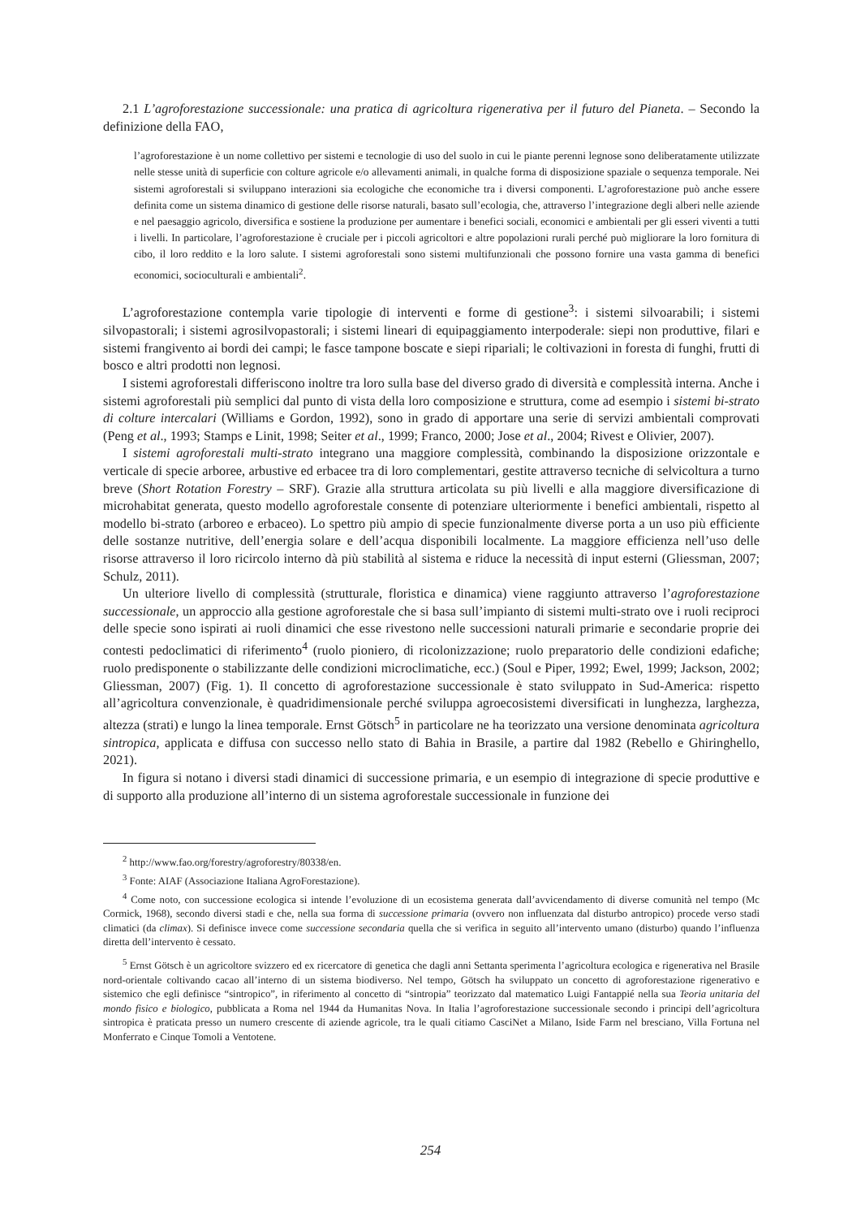2.1 L’agroforestazione successionale: una pratica di agricoltura rigenerativa per il futuro del Pianeta. – Secondo la definizione della FAO,
l’agroforestazione è un nome collettivo per sistemi e tecnologie di uso del suolo in cui le piante perenni legnose sono deliberatamente utilizzate nelle stesse unità di superficie con colture agricole e/o allevamenti animali, in qualche forma di disposizione spaziale o sequenza temporale. Nei sistemi agroforestali si sviluppano interazioni sia ecologiche che economiche tra i diversi componenti. L’agroforestazione può anche essere definita come un sistema dinamico di gestione delle risorse naturali, basato sull’ecologia, che, attraverso l’integrazione degli alberi nelle aziende e nel paesaggio agricolo, diversifica e sostiene la produzione per aumentare i benefici sociali, economici e ambientali per gli esseri viventi a tutti i livelli. In particolare, l’agroforestazione è cruciale per i piccoli agricoltori e altre popolazioni rurali perché può migliorare la loro fornitura di cibo, il loro reddito e la loro salute. I sistemi agroforestali sono sistemi multifunzionali che possono fornire una vasta gamma di benefici economici, socioculturali e ambientali<sup>2</sup>.
L’agroforestazione contempla varie tipologie di interventi e forme di gestione<sup>3</sup>: i sistemi silvoarabili; i sistemi silvopastorali; i sistemi agrosilvopastorali; i sistemi lineari di equipaggiamento interpoderale: siepi non produttive, filari e sistemi frangivento ai bordi dei campi; le fasce tampone boscate e siepi ripariali; le coltivazioni in foresta di funghi, frutti di bosco e altri prodotti non legnosi.
I sistemi agroforestali differiscono inoltre tra loro sulla base del diverso grado di diversità e complessità interna. Anche i sistemi agroforestali più semplici dal punto di vista della loro composizione e struttura, come ad esempio i sistemi bi-strato di colture intercalari (Williams e Gordon, 1992), sono in grado di apportare una serie di servizi ambientali comprovati (Peng et al., 1993; Stamps e Linit, 1998; Seiter et al., 1999; Franco, 2000; Jose et al., 2004; Rivest e Olivier, 2007).
I sistemi agroforestali multi-strato integrano una maggiore complessità, combinando la disposizione orizzontale e verticale di specie arboree, arbustive ed erbacee tra di loro complementari, gestite attraverso tecniche di selvicoltura a turno breve (Short Rotation Forestry – SRF). Grazie alla struttura articolata su più livelli e alla maggiore diversificazione di microhabitat generata, questo modello agroforestale consente di potenziare ulteriormente i benefici ambientali, rispetto al modello bi-strato (arboreo e erbaceo). Lo spettro più ampio di specie funzionalmente diverse porta a un uso più efficiente delle sostanze nutritive, dell’energia solare e dell’acqua disponibili localmente. La maggiore efficienza nell’uso delle risorse attraverso il loro ricircolo interno dà più stabilità al sistema e riduce la necessità di input esterni (Gliessman, 2007; Schulz, 2011).
Un ulteriore livello di complessità (strutturale, floristica e dinamica) viene raggiunto attraverso l’agroforestazione successionale, un approccio alla gestione agroforestale che si basa sull’impianto di sistemi multi-strato ove i ruoli reciproci delle specie sono ispirati ai ruoli dinamici che esse rivestono nelle successioni naturali primarie e secondarie proprie dei contesti pedoclimatici di riferimento<sup>4</sup> (ruolo pioniero, di ricolonizzazione; ruolo preparatorio delle condizioni edafiche; ruolo predisponente o stabilizzante delle condizioni microclimatiche, ecc.) (Soul e Piper, 1992; Ewel, 1999; Jackson, 2002; Gliessman, 2007) (Fig. 1). Il concetto di agroforestazione successionale è stato sviluppato in Sud-America: rispetto all’agricoltura convenzionale, è quadridimensionale perché sviluppa agroecosistemi diversificati in lunghezza, larghezza, altezza (strati) e lungo la linea temporale. Ernst Götsch<sup>5</sup> in particolare ne ha teorizzato una versione denominata agricoltura sintropica, applicata e diffusa con successo nello stato di Bahia in Brasile, a partire dal 1982 (Rebello e Ghiringhello, 2021).
In figura si notano i diversi stadi dinamici di successione primaria, e un esempio di integrazione di specie produttive e di supporto alla produzione all’interno di un sistema agroforestale successionale in funzione dei
<sup>2</sup> http://www.fao.org/forestry/agroforestry/80338/en.
<sup>3</sup> Fonte: AIAF (Associazione Italiana AgroForestazione).
<sup>4</sup> Come noto, con successione ecologica si intende l’evoluzione di un ecosistema generata dall’avvicendamento di diverse comunità nel tempo (Mc Cormick, 1968), secondo diversi stadi e che, nella sua forma di successione primaria (ovvero non influenzata dal disturbo antropico) procede verso stadi climatici (da climax). Si definisce invece come successione secondaria quella che si verifica in seguito all’intervento umano (disturbo) quando l’influenza diretta dell’intervento è cessato.
<sup>5</sup> Ernst Götsch è un agricoltore svizzero ed ex ricercatore di genetica che dagli anni Settanta sperimenta l’agricoltura ecologica e rigenerativa nel Brasile nord-orientale coltivando cacao all’interno di un sistema biodiverso. Nel tempo, Götsch ha sviluppato un concetto di agroforestazione rigenerativo e sistemico che egli definisce “sintropico”, in riferimento al concetto di “sintropia” teorizzato dal matematico Luigi Fantappié nella sua Teoria unitaria del mondo fisico e biologico, pubblicata a Roma nel 1944 da Humanitas Nova. In Italia l’agroforestazione successionale secondo i principi dell’agricoltura sintropica è praticata presso un numero crescente di aziende agricole, tra le quali citiamo CasciNet a Milano, Iside Farm nel bresciano, Villa Fortuna nel Monferrato e Cinque Tomoli a Ventotene.
254